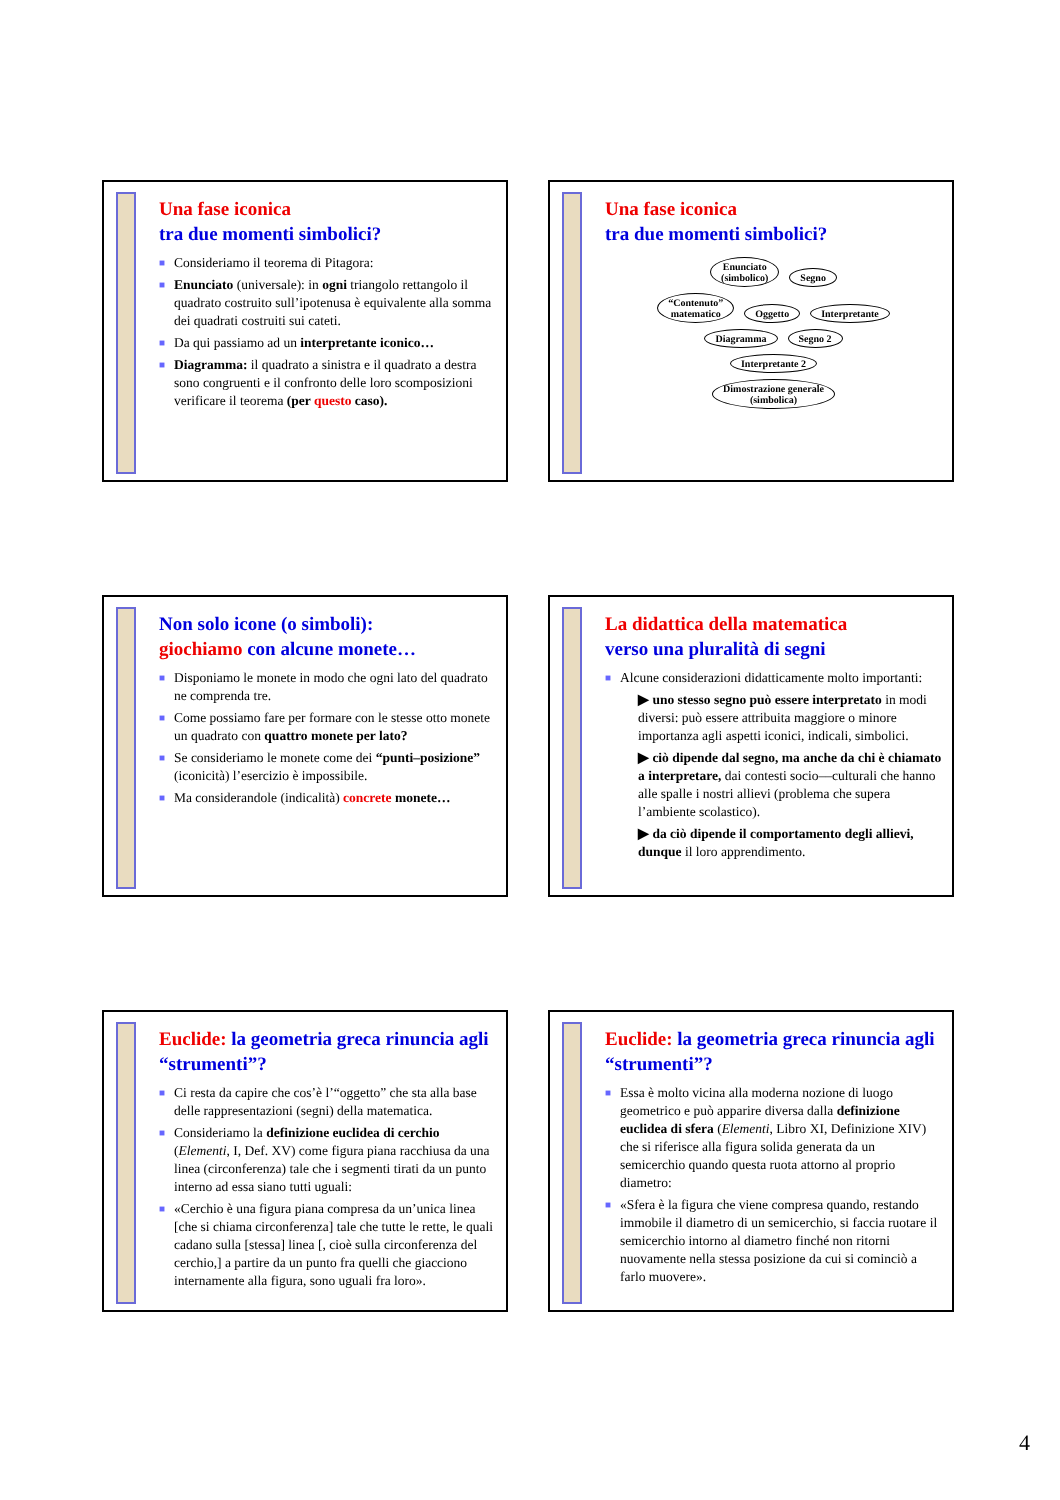Una fase iconica
tra due momenti simbolici?
■ Consideriamo il teorema di Pitagora:
■ Enunciato (universale): in ogni triangolo rettangolo il quadrato costruito sull’ipotenusa è equivalente alla somma dei quadrati costruiti sui cateti.
■ Da qui passiamo ad un interpretante iconico…
■ Diagramma: il quadrato a sinistra e il quadrato a destra sono congruenti e il confronto delle loro scomposizioni verificare il teorema (per questo caso).
Una fase iconica
tra due momenti simbolici?
Enunciato
(simbolico) Segno
“Contenuto”
matematico Oggetto Interpretante
Diagramma Segno 2
Interpretante 2
Dimostrazione generale
(simbolica)
Non solo icone (o simboli):
giochiamo con alcune monete…
■ Disponiamo le monete in modo che ogni lato del quadrato ne comprenda tre.
■ Come possiamo fare per formare con le stesse otto monete un quadrato con quattro monete per lato?
■ Se consideriamo le monete come dei “punti–posizione” (iconicità) l’esercizio è impossibile.
■ Ma considerandole (indicalità) concrete monete…
La didattica della matematica
verso una pluralità di segni
■ Alcune considerazioni didatticamente molto importanti:
▶ uno stesso segno può essere interpretato in modi diversi: può essere attribuita maggiore o minore importanza agli aspetti iconici, indicali, simbolici.
▶ ciò dipende dal segno, ma anche da chi è chiamato a interpretare, dai contesti socio––culturali che hanno alle spalle i nostri allievi (problema che supera l’ambiente scolastico).
▶ da ciò dipende il comportamento degli allievi, dunque il loro apprendimento.
Euclide: la geometria greca rinuncia agli “strumenti”?
■ Ci resta da capire che cos’è l’“oggetto” che sta alla base delle rappresentazioni (segni) della matematica.
■ Consideriamo la definizione euclidea di cerchio (Elementi, I, Def. XV) come figura piana racchiusa da una linea (circonferenza) tale che i segmenti tirati da un punto interno ad essa siano tutti uguali:
■ «Cerchio è una figura piana compresa da un’unica linea [che si chiama circonferenza] tale che tutte le rette, le quali cadano sulla [stessa] linea [, cioè sulla circonferenza del cerchio,] a partire da un punto fra quelli che giacciono internamente alla figura, sono uguali fra loro».
Euclide: la geometria greca rinuncia agli “strumenti”?
■ Essa è molto vicina alla moderna nozione di luogo geometrico e può apparire diversa dalla definizione euclidea di sfera (Elementi, Libro XI, Definizione XIV) che si riferisce alla figura solida generata da un semicerchio quando questa ruota attorno al proprio diametro:
■ «Sfera è la figura che viene compresa quando, restando immobile il diametro di un semicerchio, si faccia ruotare il semicerchio intorno al diametro finché non ritorni nuovamente nella stessa posizione da cui si cominciò a farlo muovere».
4